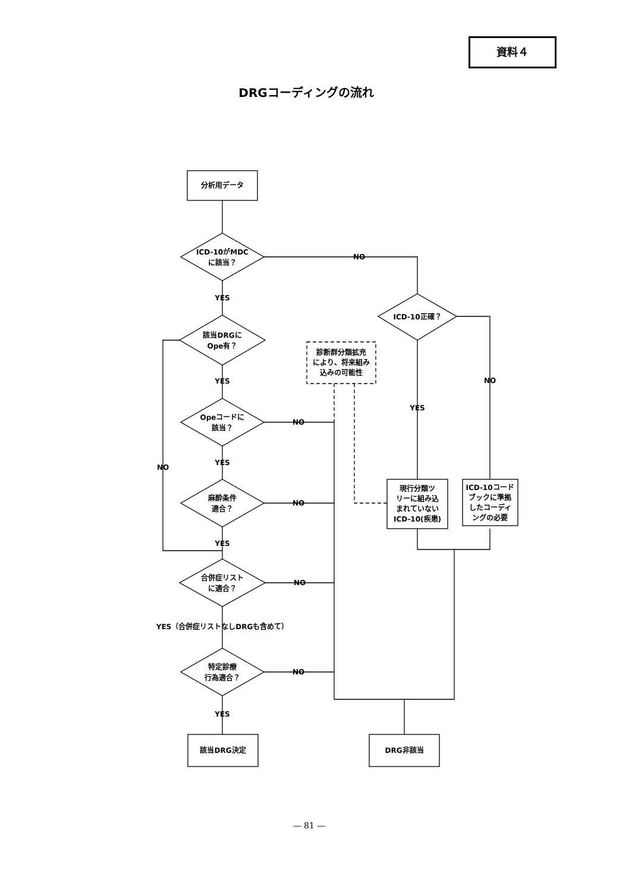資料４
DRGコーディングの流れ
分析用データ
ICD-10がMDC
に該当？
NO
YES
該当DRGに
Ope有？
YES
Opeコードに
該当？
YES
麻酔条件
適合？
YES
NO
合併症リスト
に適合？
YES（合併症リストなしDRGも含めて）
特定診療
行為適合？
YES
該当DRG決定
NO
NO
NO
NO
DRG非該当
診断群分類拡充
により、将来組み
込みの可能性
ICD-10正確？
YES
NO
現行分類ツ
リーに組み込
まれていない
ICD-10(疾患)
ICD-10コード
ブックに準拠
したコーディ
ングの必要
— 81 —